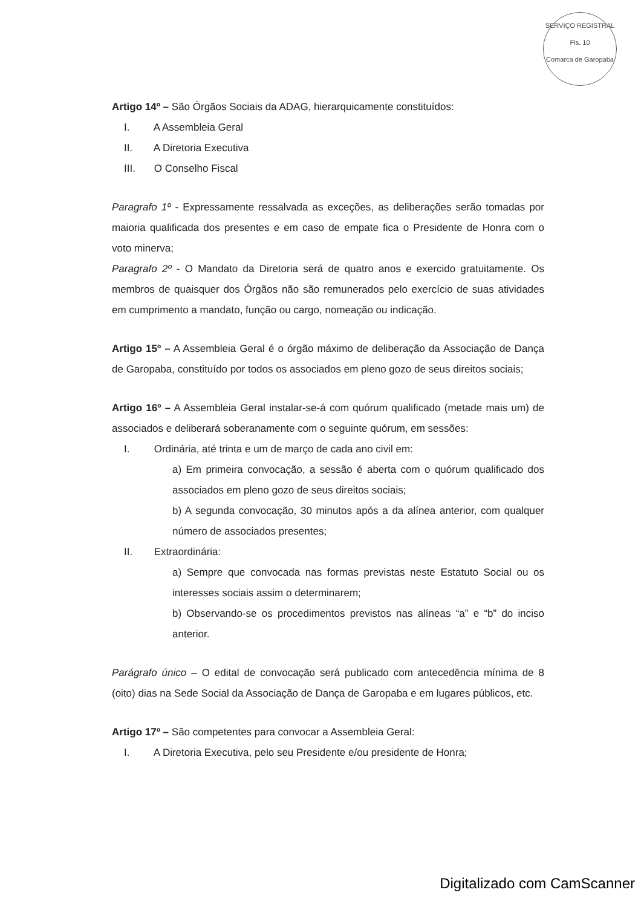SERVIÇO REGISTRAL
Fls. 10
Comarca de Garopaba
Artigo 14º – São Órgãos Sociais da ADAG, hierarquicamente constituídos:
I. A Assembleia Geral
II. A Diretoria Executiva
III. O Conselho Fiscal
Paragrafo 1º - Expressamente ressalvada as exceções, as deliberações serão tomadas por maioria qualificada dos presentes e em caso de empate fica o Presidente de Honra com o voto minerva;
Paragrafo 2º - O Mandato da Diretoria será de quatro anos e exercido gratuitamente. Os membros de quaisquer dos Órgãos não são remunerados pelo exercício de suas atividades em cumprimento a mandato, função ou cargo, nomeação ou indicação.
Artigo 15º – A Assembleia Geral é o órgão máximo de deliberação da Associação de Dança de Garopaba, constituído por todos os associados em pleno gozo de seus direitos sociais;
Artigo 16º – A Assembleia Geral instalar-se-á com quórum qualificado (metade mais um) de associados e deliberará soberanamente com o seguinte quórum, em sessões:
I. Ordinária, até trinta e um de março de cada ano civil em:
a) Em primeira convocação, a sessão é aberta com o quórum qualificado dos associados em pleno gozo de seus direitos sociais;
b) A segunda convocação, 30 minutos após a da alínea anterior, com qualquer número de associados presentes;
II. Extraordinária:
a) Sempre que convocada nas formas previstas neste Estatuto Social ou os interesses sociais assim o determinarem;
b) Observando-se os procedimentos previstos nas alíneas “a” e “b” do inciso anterior.
Parágrafo único – O edital de convocação será publicado com antecedência mínima de 8 (oito) dias na Sede Social da Associação de Dança de Garopaba e em lugares públicos, etc.
Artigo 17º – São competentes para convocar a Assembleia Geral:
I. A Diretoria Executiva, pelo seu Presidente e/ou presidente de Honra;
Digitalizado com CamScanner